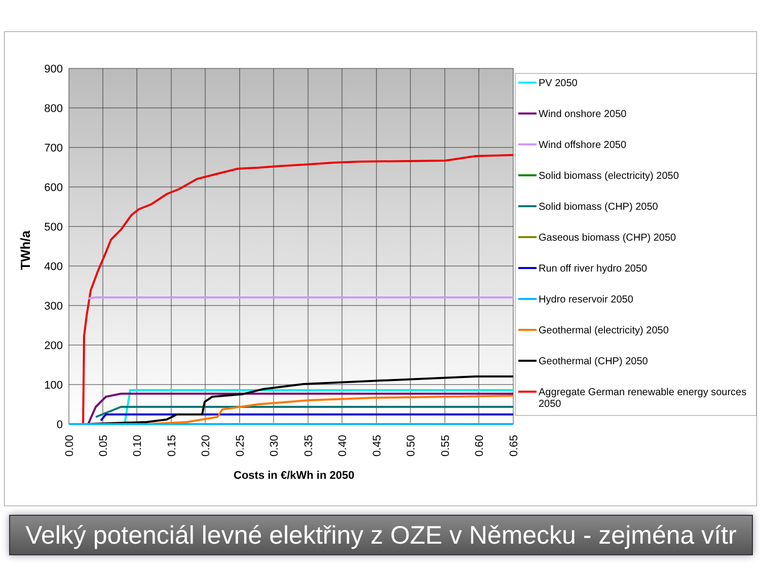900
800
700
600
500
400
300
200
100
0
0.00
0.05
0.10
0.15
0.20
0.25
0.30
0.35
0.40
0.45
0.50
0.55
0.60
0.65
TWh/a
Costs in €/kWh in 2050
PV 2050
Wind onshore 2050
Wind offshore 2050
Solid biomass (electricity) 2050
Solid biomass (CHP) 2050
Gaseous biomass (CHP) 2050
Run off river hydro 2050
Hydro reservoir 2050
Geothermal (electricity) 2050
Geothermal (CHP) 2050
Aggregate German renewable energy sources
2050
Velký potenciál levné elektřiny z OZE v Německu - zejména vítr